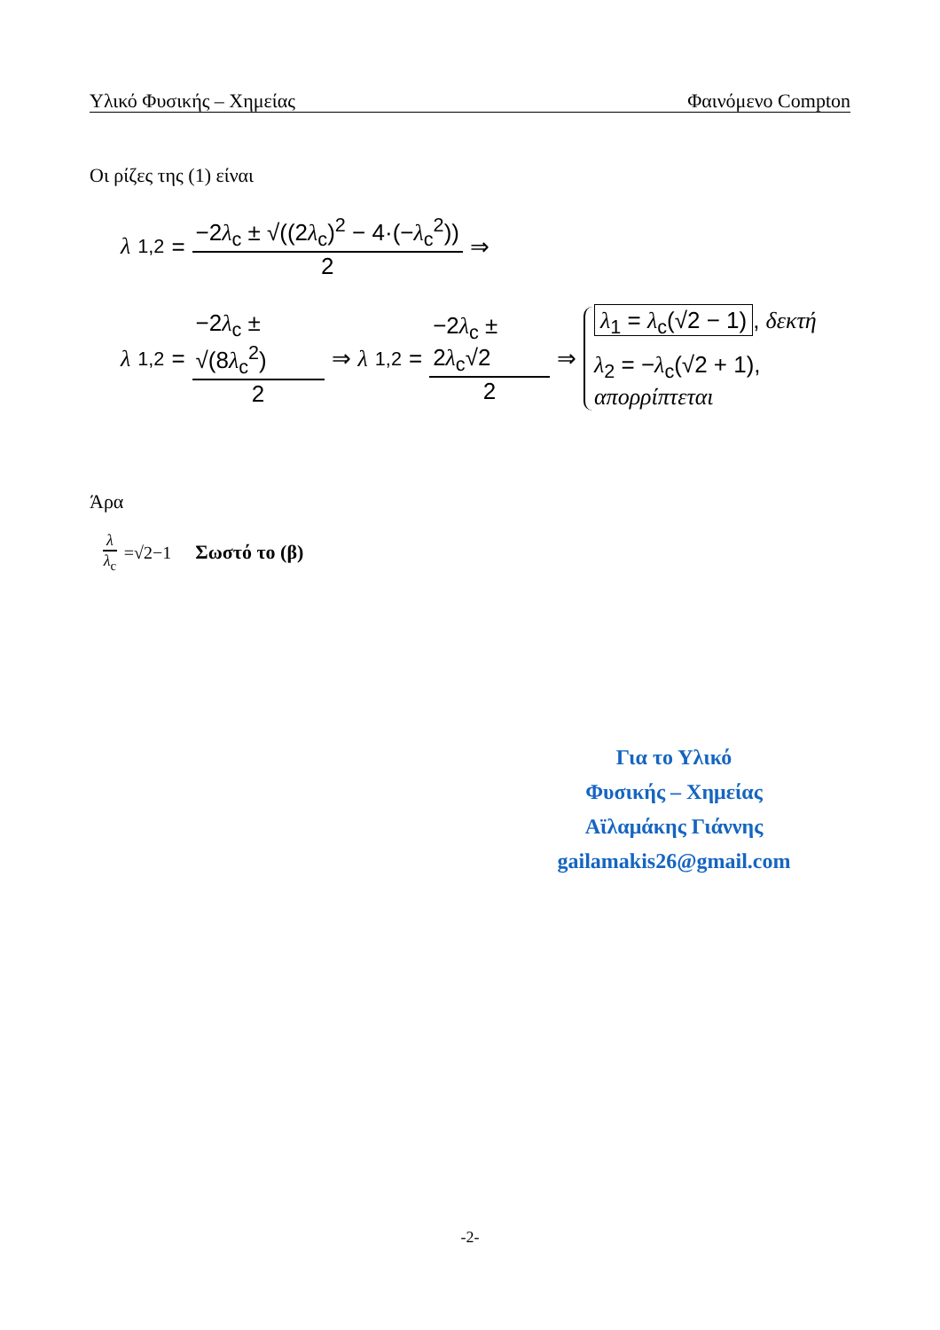Υλικό Φυσικής – Χημείας Φαινόμενο Compton
Οι ρίζες της (1) είναι
λ<sub>1,2</sub> = −2λ<sub>c</sub> ± √((2λ<sub>c</sub>)<sup>2</sup> − 4·(−λ<sub>c</sub><sup>2</sup>)) 2 ⇒
λ<sub>1,2</sub> = −2λ<sub>c</sub> ± √(8λ<sub>c</sub><sup>2</sup>) 2 ⇒ λ<sub>1,2</sub> = −2λ<sub>c</sub> ± 2λ<sub>c</sub>√2 2 ⇒
λ<sub>1</sub> = λ<sub>c</sub>(√2 − 1), δεκτή
λ<sub>2</sub> = −λ<sub>c</sub>(√2 + 1), απορρίπτεται
Άρα
λ λ<sub>c</sub> =√2−1 Σωστό το (β)
Για το Υλικό
Φυσικής – Χημείας
Αϊλαμάκης Γιάννης
gailamakis26@gmail.com
-2-